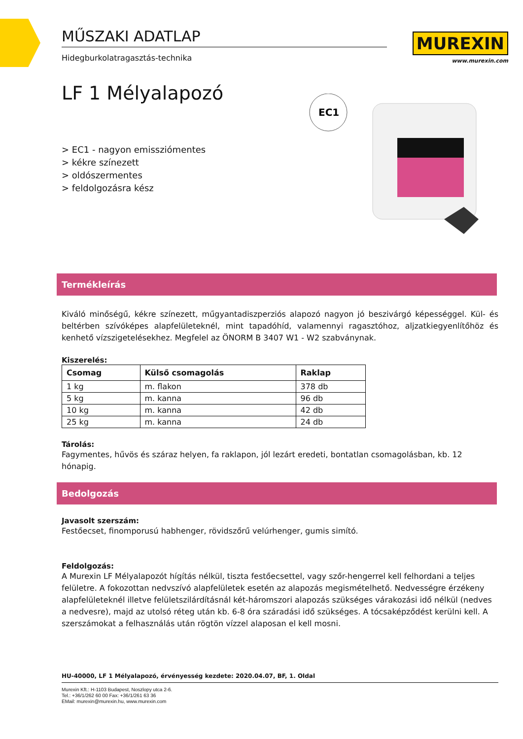MUREXIN
www.murexin.com
EC1
MŰSZAKI ADATLAP
Hidegburkolatragasztás-technika
LF 1 Mélyalapozó
> EC1 - nagyon emissziómentes
> kékre színezett
> oldószermentes
> feldolgozásra kész
Termékleírás
Kiváló minőségű, kékre színezett, műgyantadiszperziós alapozó nagyon jó beszivárgó képességgel. Kül- és beltérben szívóképes alapfelületeknél, mint tapadóhíd, valamennyi ragasztóhoz, aljzatkiegyenlítőhöz és kenhető vízszigetelésekhez. Megfelel az ÖNORM B 3407 W1 - W2 szabványnak.
Kiszerelés:
| Csomag | Külső csomagolás | Raklap |
| --- | --- | --- |
| 1 kg | m. flakon | 378 db |
| 5 kg | m. kanna | 96 db |
| 10 kg | m. kanna | 42 db |
| 25 kg | m. kanna | 24 db |
Tárolás:
Fagymentes, hűvös és száraz helyen, fa raklapon, jól lezárt eredeti, bontatlan csomagolásban, kb. 12 hónapig.
Bedolgozás
Javasolt szerszám:
Festőecset, finomporusú habhenger, rövidszőrű velúrhenger, gumis simító.
Feldolgozás:
A Murexin LF Mélyalapozót hígítás nélkül, tiszta festőecsettel, vagy szőr-hengerrel kell felhordani a teljes felületre. A fokozottan nedvszívó alapfelületek esetén az alapozás megismételhető. Nedvességre érzékeny alapfelületeknél illetve felületszilárdításnál két-háromszori alapozás szükséges várakozási idő nélkül (nedves a nedvesre), majd az utolsó réteg után kb. 6-8 óra száradási idő szükséges. A tócsaképződést kerülni kell. A szerszámokat a felhasználás után rögtön vízzel alaposan el kell mosni.
HU-40000, LF 1 Mélyalapozó, érvényesség kezdete: 2020.04.07, BF, 1. Oldal
Murexin Kft.: H-1103 Budapest, Noszlopy utca 2-6.
Tel.: +36/1/262 60 00 Fax: +36/1/261 63 36
EMail: murexin@murexin.hu, www.murexin.com